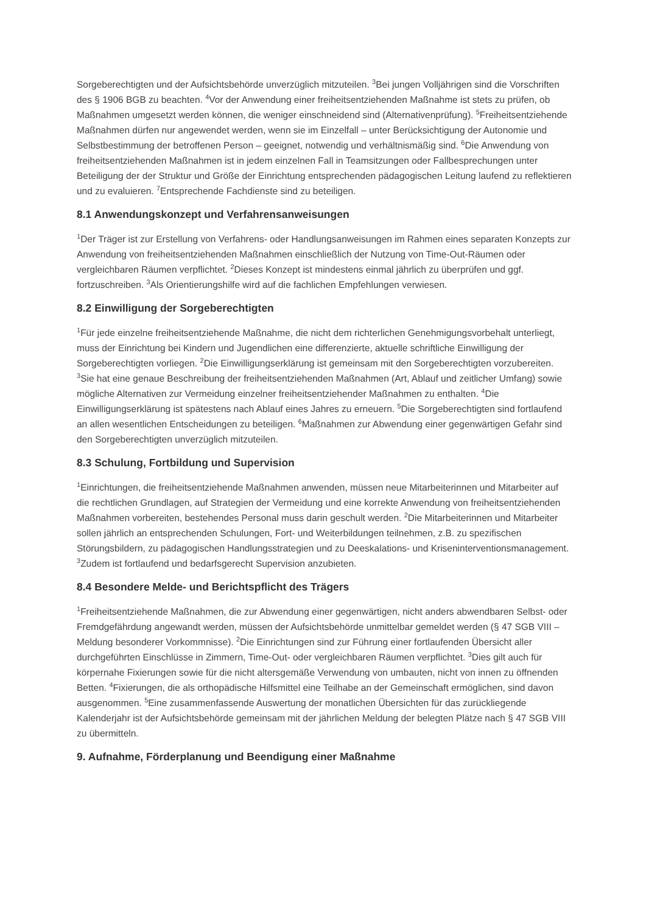Sorgeberechtigten und der Aufsichtsbehörde unverzüglich mitzuteilen. <sup>3</sup>Bei jungen Volljährigen sind die Vorschriften des § 1906 BGB zu beachten. <sup>4</sup>Vor der Anwendung einer freiheitsentziehenden Maßnahme ist stets zu prüfen, ob Maßnahmen umgesetzt werden können, die weniger einschneidend sind (Alternativenprüfung). <sup>5</sup>Freiheitsentziehende Maßnahmen dürfen nur angewendet werden, wenn sie im Einzelfall – unter Berücksichtigung der Autonomie und Selbstbestimmung der betroffenen Person – geeignet, notwendig und verhältnismäßig sind. <sup>6</sup>Die Anwendung von freiheitsentziehenden Maßnahmen ist in jedem einzelnen Fall in Teamsitzungen oder Fallbesprechungen unter Beteiligung der der Struktur und Größe der Einrichtung entsprechenden pädagogischen Leitung laufend zu reflektieren und zu evaluieren. <sup>7</sup>Entsprechende Fachdienste sind zu beteiligen.
8.1 Anwendungskonzept und Verfahrensanweisungen
<sup>1</sup> Der Träger ist zur Erstellung von Verfahrens- oder Handlungsanweisungen im Rahmen eines separaten Konzepts zur Anwendung von freiheitsentziehenden Maßnahmen einschließlich der Nutzung von Time-Out-Räumen oder vergleichbaren Räumen verpflichtet. <sup>2</sup>Dieses Konzept ist mindestens einmal jährlich zu überprüfen und ggf. fortzuschreiben. <sup>3</sup>Als Orientierungshilfe wird auf die fachlichen Empfehlungen verwiesen.
8.2 Einwilligung der Sorgeberechtigten
<sup>1</sup> Für jede einzelne freiheitsentziehende Maßnahme, die nicht dem richterlichen Genehmigungsvorbehalt unterliegt, muss der Einrichtung bei Kindern und Jugendlichen eine differenzierte, aktuelle schriftliche Einwilligung der Sorgeberechtigten vorliegen. <sup>2</sup>Die Einwilligungserklärung ist gemeinsam mit den Sorgeberechtigten vorzubereiten. <sup>3</sup>Sie hat eine genaue Beschreibung der freiheitsentziehenden Maßnahmen (Art, Ablauf und zeitlicher Umfang) sowie mögliche Alternativen zur Vermeidung einzelner freiheitsentziehender Maßnahmen zu enthalten. <sup>4</sup>Die Einwilligungserklärung ist spätestens nach Ablauf eines Jahres zu erneuern. <sup>5</sup>Die Sorgeberechtigten sind fortlaufend an allen wesentlichen Entscheidungen zu beteiligen. <sup>6</sup>Maßnahmen zur Abwendung einer gegenwärtigen Gefahr sind den Sorgeberechtigten unverzüglich mitzuteilen.
8.3 Schulung, Fortbildung und Supervision
<sup>1</sup> Einrichtungen, die freiheitsentziehende Maßnahmen anwenden, müssen neue Mitarbeiterinnen und Mitarbeiter auf die rechtlichen Grundlagen, auf Strategien der Vermeidung und eine korrekte Anwendung von freiheitsentziehenden Maßnahmen vorbereiten, bestehendes Personal muss darin geschult werden. <sup>2</sup>Die Mitarbeiterinnen und Mitarbeiter sollen jährlich an entsprechenden Schulungen, Fort- und Weiterbildungen teilnehmen, z.B. zu spezifischen Störungsbildern, zu pädagogischen Handlungsstrategien und zu Deeskalations- und Kriseninterventionsmanagement. <sup>3</sup>Zudem ist fortlaufend und bedarfsgerecht Supervision anzubieten.
8.4 Besondere Melde- und Berichtspflicht des Trägers
<sup>1</sup> Freiheitsentziehende Maßnahmen, die zur Abwendung einer gegenwärtigen, nicht anders abwendbaren Selbst- oder Fremdgefährdung angewandt werden, müssen der Aufsichtsbehörde unmittelbar gemeldet werden (§ 47 SGB VIII – Meldung besonderer Vorkommnisse). <sup>2</sup>Die Einrichtungen sind zur Führung einer fortlaufenden Übersicht aller durchgeführten Einschlüsse in Zimmern, Time-Out- oder vergleichbaren Räumen verpflichtet. <sup>3</sup>Dies gilt auch für körpernahe Fixierungen sowie für die nicht altersgemäße Verwendung von umbauten, nicht von innen zu öffnenden Betten. <sup>4</sup>Fixierungen, die als orthopädische Hilfsmittel eine Teilhabe an der Gemeinschaft ermöglichen, sind davon ausgenommen. <sup>5</sup>Eine zusammenfassende Auswertung der monatlichen Übersichten für das zurückliegende Kalenderjahr ist der Aufsichtsbehörde gemeinsam mit der jährlichen Meldung der belegten Plätze nach § 47 SGB VIII zu übermitteln.
9. Aufnahme, Förderplanung und Beendigung einer Maßnahme